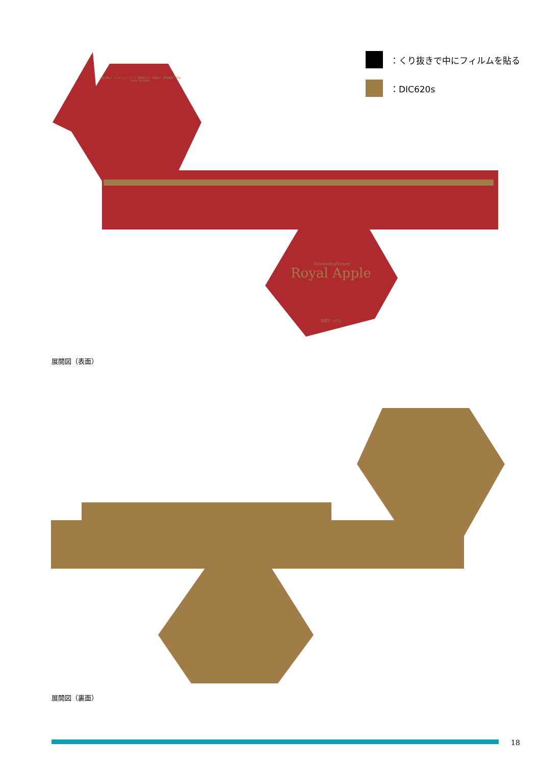Dreaminghoney
Royal Apple
洗顔せっけん
＜販売名＞ リッチハニーソープ 洗顔石けん（枠練り） 標準重量：80g
MADE IN JAPAN
：くり抜きで中にフィルムを貼る
：DIC620s
展開図（表面）
展開図（裏面）
18